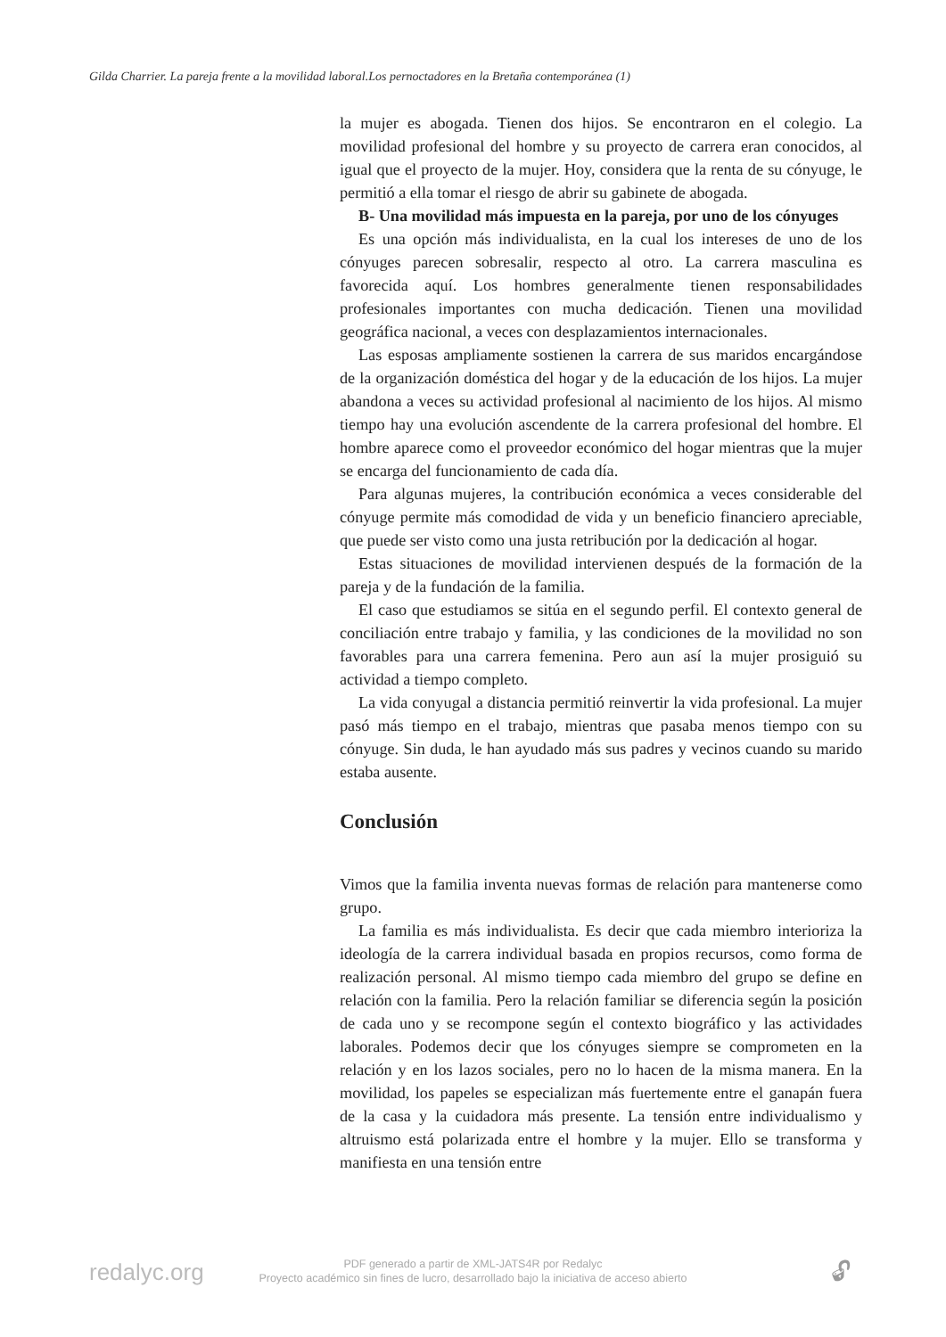Gilda Charrier. La pareja frente a la movilidad laboral.Los pernoctadores en la Bretaña contemporánea (1)
la mujer es abogada. Tienen dos hijos. Se encontraron en el colegio. La movilidad profesional del hombre y su proyecto de carrera eran conocidos, al igual que el proyecto de la mujer. Hoy, considera que la renta de su cónyuge, le permitió a ella tomar el riesgo de abrir su gabinete de abogada.
B- Una movilidad más impuesta en la pareja, por uno de los cónyuges
Es una opción más individualista, en la cual los intereses de uno de los cónyuges parecen sobresalir, respecto al otro. La carrera masculina es favorecida aquí. Los hombres generalmente tienen responsabilidades profesionales importantes con mucha dedicación. Tienen una movilidad geográfica nacional, a veces con desplazamientos internacionales.
Las esposas ampliamente sostienen la carrera de sus maridos encargándose de la organización doméstica del hogar y de la educación de los hijos. La mujer abandona a veces su actividad profesional al nacimiento de los hijos. Al mismo tiempo hay una evolución ascendente de la carrera profesional del hombre. El hombre aparece como el proveedor económico del hogar mientras que la mujer se encarga del funcionamiento de cada día.
Para algunas mujeres, la contribución económica a veces considerable del cónyuge permite más comodidad de vida y un beneficio financiero apreciable, que puede ser visto como una justa retribución por la dedicación al hogar.
Estas situaciones de movilidad intervienen después de la formación de la pareja y de la fundación de la familia.
El caso que estudiamos se sitúa en el segundo perfil. El contexto general de conciliación entre trabajo y familia, y las condiciones de la movilidad no son favorables para una carrera femenina. Pero aun así la mujer prosiguió su actividad a tiempo completo.
La vida conyugal a distancia permitió reinvertir la vida profesional. La mujer pasó más tiempo en el trabajo, mientras que pasaba menos tiempo con su cónyuge. Sin duda, le han ayudado más sus padres y vecinos cuando su marido estaba ausente.
Conclusión
Vimos que la familia inventa nuevas formas de relación para mantenerse como grupo.
La familia es más individualista. Es decir que cada miembro interioriza la ideología de la carrera individual basada en propios recursos, como forma de realización personal. Al mismo tiempo cada miembro del grupo se define en relación con la familia. Pero la relación familiar se diferencia según la posición de cada uno y se recompone según el contexto biográfico y las actividades laborales. Podemos decir que los cónyuges siempre se comprometen en la relación y en los lazos sociales, pero no lo hacen de la misma manera. En la movilidad, los papeles se especializan más fuertemente entre el ganapán fuera de la casa y la cuidadora más presente. La tensión entre individualismo y altruismo está polarizada entre el hombre y la mujer. Ello se transforma y manifiesta en una tensión entre
redalyc.org
PDF generado a partir de XML-JATS4R por Redalyc
Proyecto académico sin fines de lucro, desarrollado bajo la iniciativa de acceso abierto
🔓︎